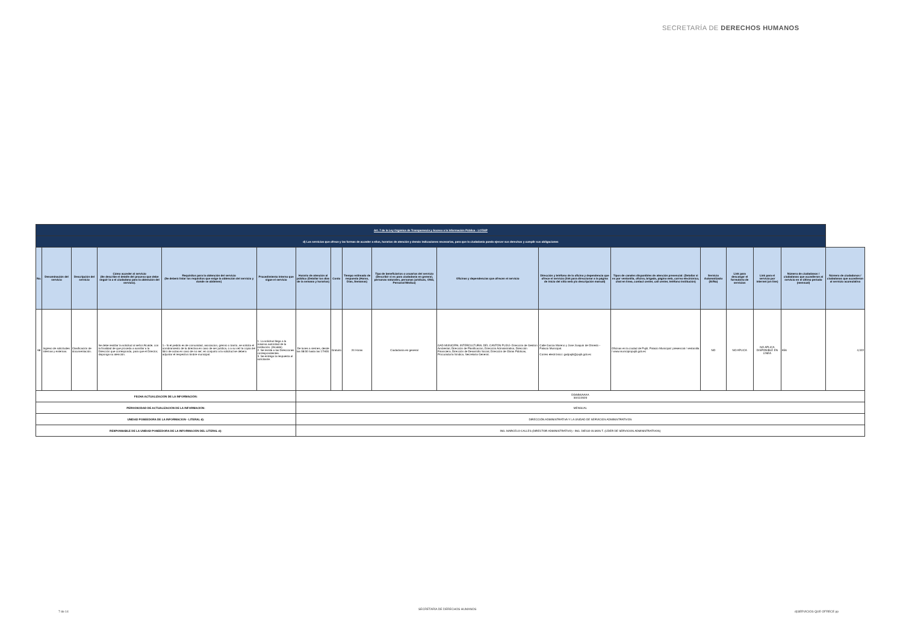SECRETARÍA DE DERECHOS HUMANOS
| Art. 7 de la Ley Orgánica de Transparencia y Acceso a la Información Pública - LOTAIP | | | | | | | | | | | | | | | | | |
| d) Los servicios que ofrece y las formas de acceder a ellos, horarios de atención y demás indicaciones necesarias, para que la ciudadanía pueda ejercer sus derechos y cumplir sus obligaciones | | | | | | | | | | | | | | | | | |
| No. | Denominación del servicio | Descripción del servicio | Cómo acceder al servicio (Se describe el detalle del proceso que debe seguir la o el ciudadano para la obtención del servicio). | Requisitos para la obtención del servicio (Se deberá listar los requisitos que exige la obtención del servicio y donde se obtienen) | Procedimiento interno que sigue el servicio | Horario de atención al público (Detallar los días de la semana y horarios) | Costo | Tiempo estimado de respuesta (Horas, Días, Semanas) | Tipo de beneficiarios o usuarios del servicio (Describir si es para ciudadanía en general, personas naturales, personas jurídicas, ONG, Personal Médico) | Oficinas y dependencias que ofrecen el servicio | Dirección y teléfono de la oficina y dependencia que ofrece el servicio (link para direccionar a la página de inicio del sitio web y/o descripción manual) | Tipos de canales disponibles de atención presencial: (Detallar si es por ventanilla, oficina, brigada, página web, correo electrónico, chat en línea, contact center, call center, teléfono institución) | Servicio Automatizado (Si/No) | Link para descargar el formulario de servicios | Link para el servicio por internet (on line) | Número de ciudadanos / ciudadanas que accedieron al servicio en el último período (mensual) | Número de ciudadanos / ciudadanas que accedieron al servicio acumulativo |
| 68 | Ingreso de solicitudes internas y externas. | Clasificación de documentación. | Se debe realizar la solicitud al señor Alcalde, con la finalidad de que proceda a sumillar a la Dirección que corresponda, para que el Director, disponga su atención. | 1.- Si el pedido es de comunidad, asociacion, gremio o barrio, se solicita el nombramiento de la directiva en caso de ser juridica, o a su vez la copia del libro de actas en caso de no ser; en conjunto a la solicitud se debera adjuntar el respectivo timbre municipal. | 1. La solicitud llega a la máxima autoridad de la institución. (Alcalde) 2. Se remite a las Direcciones correspondientes. 3. Se entrega la respuesta al solicitante. | De lunes a viernes, desde las 08:00 hasta las 17H00. | Gratuito | 24 Horas | Ciudadanía en general | GAD MUNICIPAL INTERCULTURAL DEL CANTÓN PUJILÍ- Dirección de Gestion Ambiental, Dirección de Planificacion, Dirección Administrativa, Dirección Financiera, Dirección de Desarrollo Social, Dirección de Obras Públicas, Procuraduría Síndica, Secretaría General. | Calle Garcia Moreno y Jose Joaquin de Olmedo - Palacio Municipal. Correo electrónico: gadpujili@pujili.gob.ec | Oficinas en la ciudad de Pujilí, Palacio Municipal: presencial / ventanilla / www.municipiopujili.gob.ec | NO | NO APLICA | NO APLICA DISPONIBLE EN LÍNEA | 656 | 4,322 |
| FECHA ACTUALIZACIÓN DE LA INFORMACIÓN: | | | | | | DD/MM/AAAA 30/11/2020 | | | | | | | | | | | |
| PERIODICIDAD DE ACTUALIZACIÓN DE LA INFORMACIÓN: | | | | | | MENSUAL | | | | | | | | | | | |
| UNIDAD POSEEDORA DE LA INFORMACION - LITERAL d): | | | | | | DIRECCIÓN ADMINISTRATIVA Y LA UNIDAD DE SERVICIOS ADMINISTRATIVOS | | | | | | | | | | | |
| RESPONSABLE DE LA UNIDAD POSEEDORA DE LA INFORMACIÓN DEL LITERAL d): | | | | | | ING. MARCELO CALLES (DIRECTOR ADMINISTRATIVO) - ING. DIEGO OLMOS T. (LÍDER DE SERVICIOS ADMINISTRATIVOS) | | | | | | | | | | | |
7 de 14
SECRETARÍA DE DERECHOS HUMANOS
d)SERVICIOS QUE OFRECE pp